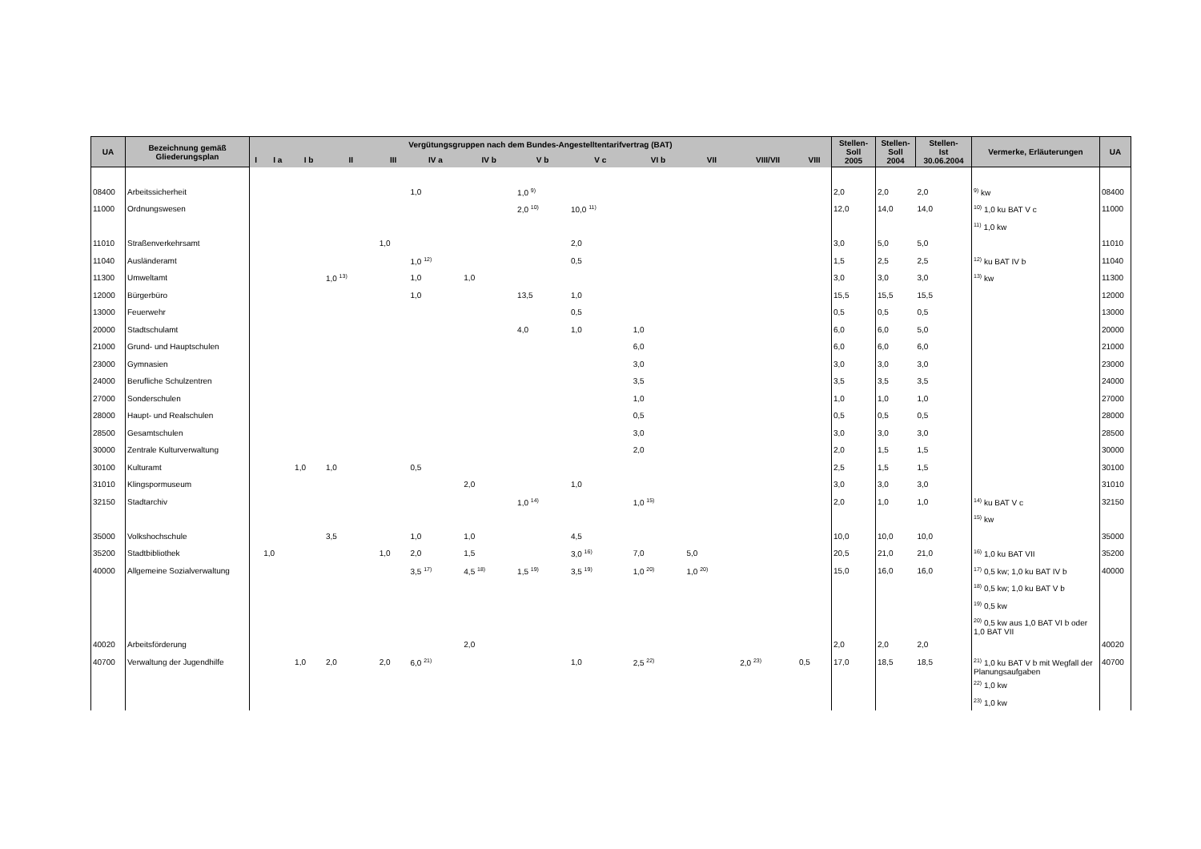| UA | Bezeichnung gemäß Gliederungsplan | Vergütungsgruppen nach dem Bundes-Angestelltentarifvertrag (BAT) | | | | | | | | | | | | | Stellen- Soll 2005 | Stellen- Soll 2004 | Stellen- Ist 30.06.2004 | Vermerke, Erläuterungen | UA |
| --- | --- | --- | --- | --- | --- | --- | --- | --- | --- | --- | --- | --- | --- | --- | --- | --- | --- | --- | --- |
| | | I | I a | I b | II | III | IV a | IV b | V b | V c | VI b | VII | VIII/VII | VIII | | | | | |
| 08400 | Arbeitssicherheit | | | | | | 1,0 | | 1,0 <sup>9)</sup> | | | | | | 2,0 | 2,0 | 2,0 | <sup>9)</sup> kw | 08400 |
| 11000 | Ordnungswesen | | | | | | | | 2,0 <sup>10)</sup> | 10,0 <sup>11)</sup> | | | | | 12,0 | 14,0 | 14,0 | <sup>10)</sup> 1,0 ku BAT V c | 11000 |
| | | | | | | | | | | | | | | | | | | <sup>11)</sup> 1,0 kw | |
| 11010 | Straßenverkehrsamt | | | | | 1,0 | | | | 2,0 | | | | | 3,0 | 5,0 | 5,0 | | 11010 |
| 11040 | Ausländeramt | | | | | | 1,0 <sup>12)</sup> | | | 0,5 | | | | | 1,5 | 2,5 | 2,5 | <sup>12)</sup> ku BAT IV b | 11040 |
| 11300 | Umweltamt | | | | 1,0 <sup>13)</sup> | | 1,0 | 1,0 | | | | | | | 3,0 | 3,0 | 3,0 | <sup>13)</sup> kw | 11300 |
| 12000 | Bürgerbüro | | | | | | 1,0 | | 13,5 | 1,0 | | | | | 15,5 | 15,5 | 15,5 | | 12000 |
| 13000 | Feuerwehr | | | | | | | | | 0,5 | | | | | 0,5 | 0,5 | 0,5 | | 13000 |
| 20000 | Stadtschulamt | | | | | | | | 4,0 | 1,0 | 1,0 | | | | 6,0 | 6,0 | 5,0 | | 20000 |
| 21000 | Grund- und Hauptschulen | | | | | | | | | | 6,0 | | | | 6,0 | 6,0 | 6,0 | | 21000 |
| 23000 | Gymnasien | | | | | | | | | | 3,0 | | | | 3,0 | 3,0 | 3,0 | | 23000 |
| 24000 | Berufliche Schulzentren | | | | | | | | | | 3,5 | | | | 3,5 | 3,5 | 3,5 | | 24000 |
| 27000 | Sonderschulen | | | | | | | | | | 1,0 | | | | 1,0 | 1,0 | 1,0 | | 27000 |
| 28000 | Haupt- und Realschulen | | | | | | | | | | 0,5 | | | | 0,5 | 0,5 | 0,5 | | 28000 |
| 28500 | Gesamtschulen | | | | | | | | | | 3,0 | | | | 3,0 | 3,0 | 3,0 | | 28500 |
| 30000 | Zentrale Kulturverwaltung | | | | | | | | | | 2,0 | | | | 2,0 | 1,5 | 1,5 | | 30000 |
| 30100 | Kulturamt | | | 1,0 | 1,0 | | 0,5 | | | | | | | | 2,5 | 1,5 | 1,5 | | 30100 |
| 31010 | Klingspormuseum | | | | | | | 2,0 | | 1,0 | | | | | 3,0 | 3,0 | 3,0 | | 31010 |
| 32150 | Stadtarchiv | | | | | | | | 1,0 <sup>14)</sup> | | 1,0 <sup>15)</sup> | | | | 2,0 | 1,0 | 1,0 | <sup>14)</sup> ku BAT V c | 32150 |
| | | | | | | | | | | | | | | | | | | <sup>15)</sup> kw | |
| 35000 | Volkshochschule | | | | 3,5 | | 1,0 | 1,0 | | 4,5 | | | | | 10,0 | 10,0 | 10,0 | | 35000 |
| 35200 | Stadtbibliothek | | 1,0 | | | 1,0 | 2,0 | 1,5 | | 3,0 <sup>16)</sup> | 7,0 | 5,0 | | | 20,5 | 21,0 | 21,0 | <sup>16)</sup> 1,0 ku BAT VII | 35200 |
| 40000 | Allgemeine Sozialverwaltung | | | | | | 3,5 <sup>17)</sup> | 4,5 <sup>18)</sup> | 1,5 <sup>19)</sup> | 3,5 <sup>19)</sup> | 1,0 <sup>20)</sup> | 1,0 <sup>20)</sup> | | | 15,0 | 16,0 | 16,0 | <sup>17)</sup> 0,5 kw; 1,0 ku BAT IV b | 40000 |
| | | | | | | | | | | | | | | | | | | <sup>18)</sup> 0,5 kw; 1,0 ku BAT V b | |
| | | | | | | | | | | | | | | | | | | <sup>19)</sup> 0,5 kw | |
| | | | | | | | | | | | | | | | | | | <sup>20)</sup> 0,5 kw aus 1,0 BAT VI b oder 1,0 BAT VII | |
| 40020 | Arbeitsförderung | | | | | | | 2,0 | | | | | | | 2,0 | 2,0 | 2,0 | | 40020 |
| 40700 | Verwaltung der Jugendhilfe | | | 1,0 | 2,0 | 2,0 | 6,0 <sup>21)</sup> | | | 1,0 | 2,5 <sup>22)</sup> | | 2,0 <sup>23)</sup> | 0,5 | 17,0 | 18,5 | 18,5 | <sup>21)</sup> 1,0 ku BAT V b mit Wegfall der Planungsaufgaben | 40700 |
| | | | | | | | | | | | | | | | | | | <sup>22)</sup> 1,0 kw | |
| | | | | | | | | | | | | | | | | | | <sup>23)</sup> 1,0 kw | |